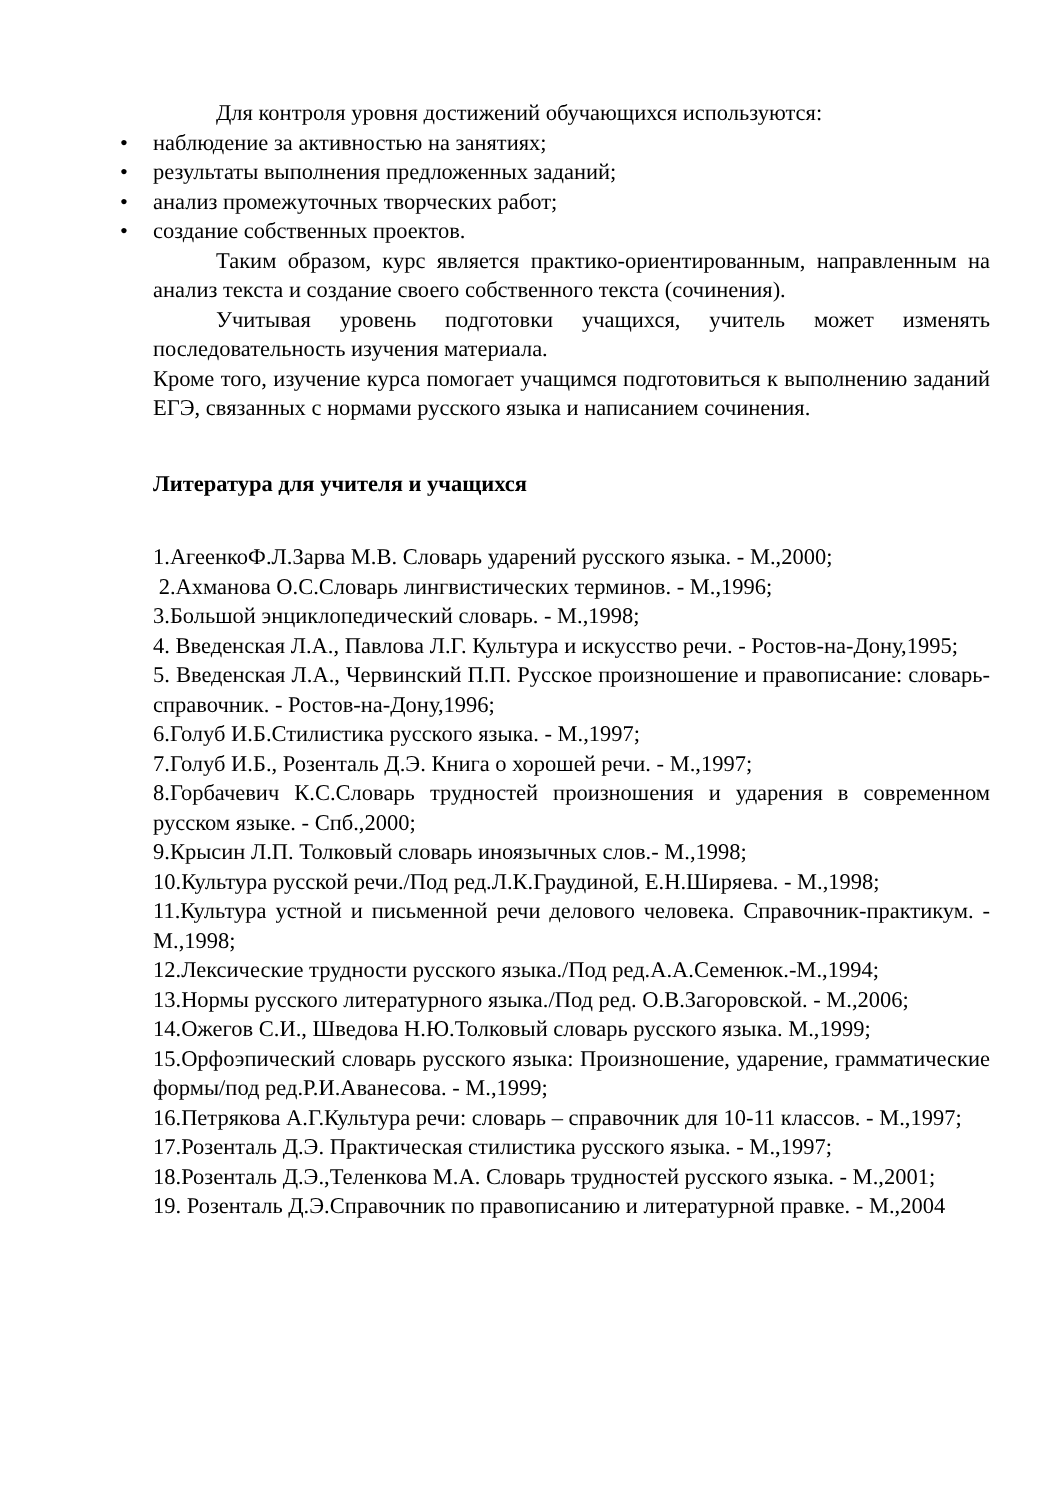Для контроля уровня достижений обучающихся используются:
• наблюдение за активностью на занятиях;
• результаты выполнения предложенных заданий;
• анализ промежуточных творческих работ;
• создание собственных проектов.
Таким образом, курс является практико-ориентированным, направленным на анализ текста и создание своего собственного текста (сочинения).
Учитывая уровень подготовки учащихся, учитель может изменять последовательность изучения материала.
Кроме того, изучение курса помогает учащимся подготовиться к выполнению заданий ЕГЭ, связанных с нормами русского языка и написанием сочинения.
Литература для учителя и учащихся
1.АгеенкоФ.Л.Зарва М.В. Словарь ударений русского языка. - М.,2000;
2.Ахманова О.С.Словарь лингвистических терминов. - М.,1996;
3.Большой энциклопедический словарь. - М.,1998;
4. Введенская Л.А., Павлова Л.Г. Культура и искусство речи. - Ростов-на-Дону,1995;
5. Введенская Л.А., Червинский П.П. Русское произношение и правописание: словарь-справочник. - Ростов-на-Дону,1996;
6.Голуб И.Б.Стилистика русского языка. - М.,1997;
7.Голуб И.Б., Розенталь Д.Э. Книга о хорошей речи. - М.,1997;
8.Горбачевич К.С.Словарь трудностей произношения и ударения в современном русском языке. - Спб.,2000;
9.Крысин Л.П. Толковый словарь иноязычных слов.- М.,1998;
10.Культура русской речи./Под ред.Л.К.Граудиной, Е.Н.Ширяева. - М.,1998;
11.Культура устной и письменной речи делового человека. Справочник-практикум. - М.,1998;
12.Лексические трудности русского языка./Под ред.А.А.Семенюк.-М.,1994;
13.Нормы русского литературного языка./Под ред. О.В.Загоровской. - М.,2006;
14.Ожегов С.И., Шведова Н.Ю.Толковый словарь русского языка. М.,1999;
15.Орфоэпический словарь русского языка: Произношение, ударение, грамматические формы/под ред.Р.И.Аванесова. - М.,1999;
16.Петрякова А.Г.Культура речи: словарь – справочник для 10-11 классов. - М.,1997;
17.Розенталь Д.Э. Практическая стилистика русского языка. - М.,1997;
18.Розенталь Д.Э.,Теленкова М.А. Словарь трудностей русского языка. - М.,2001;
19. Розенталь Д.Э.Справочник по правописанию и литературной правке. - М.,2004